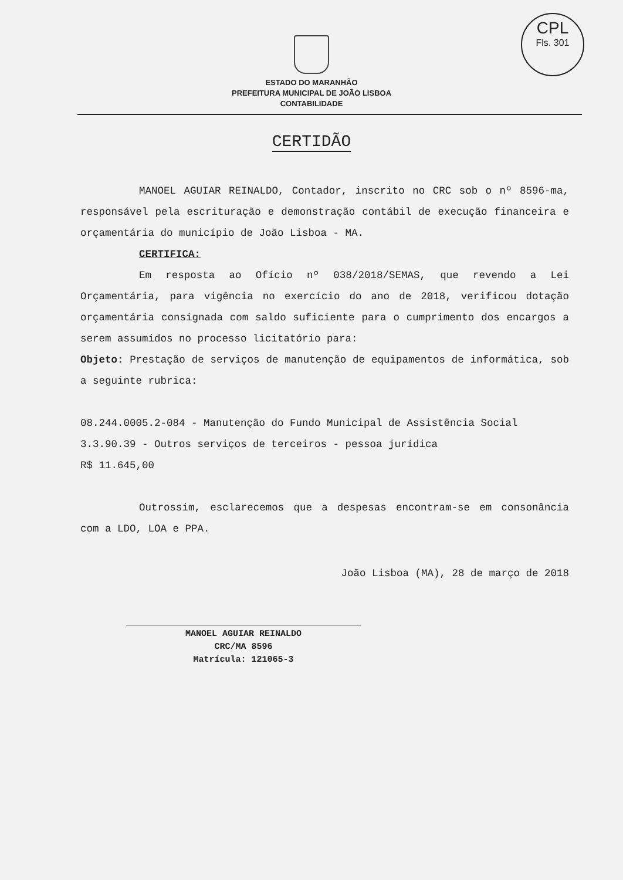CPL
Fls. 301
ESTADO DO MARANHÃO
PREFEITURA MUNICIPAL DE JOÃO LISBOA
CONTABILIDADE
CERTIDÃO
MANOEL AGUIAR REINALDO, Contador, inscrito no CRC sob o nº 8596-ma, responsável pela escrituração e demonstração contábil de execução financeira e orçamentária do município de João Lisboa - MA.
CERTIFICA:
Em resposta ao Ofício nº 038/2018/SEMAS, que revendo a Lei Orçamentária, para vigência no exercício do ano de 2018, verificou dotação orçamentária consignada com saldo suficiente para o cumprimento dos encargos a serem assumidos no processo licitatório para:
Objeto: Prestação de serviços de manutenção de equipamentos de informática, sob a seguinte rubrica:
08.244.0005.2-084 - Manutenção do Fundo Municipal de Assistência Social
3.3.90.39 - Outros serviços de terceiros - pessoa jurídica
R$ 11.645,00
Outrossim, esclarecemos que a despesas encontram-se em consonância com a LDO, LOA e PPA.
João Lisboa (MA), 28 de março de 2018
MANOEL AGUIAR REINALDO
CRC/MA 8596
Matrícula: 121065-3